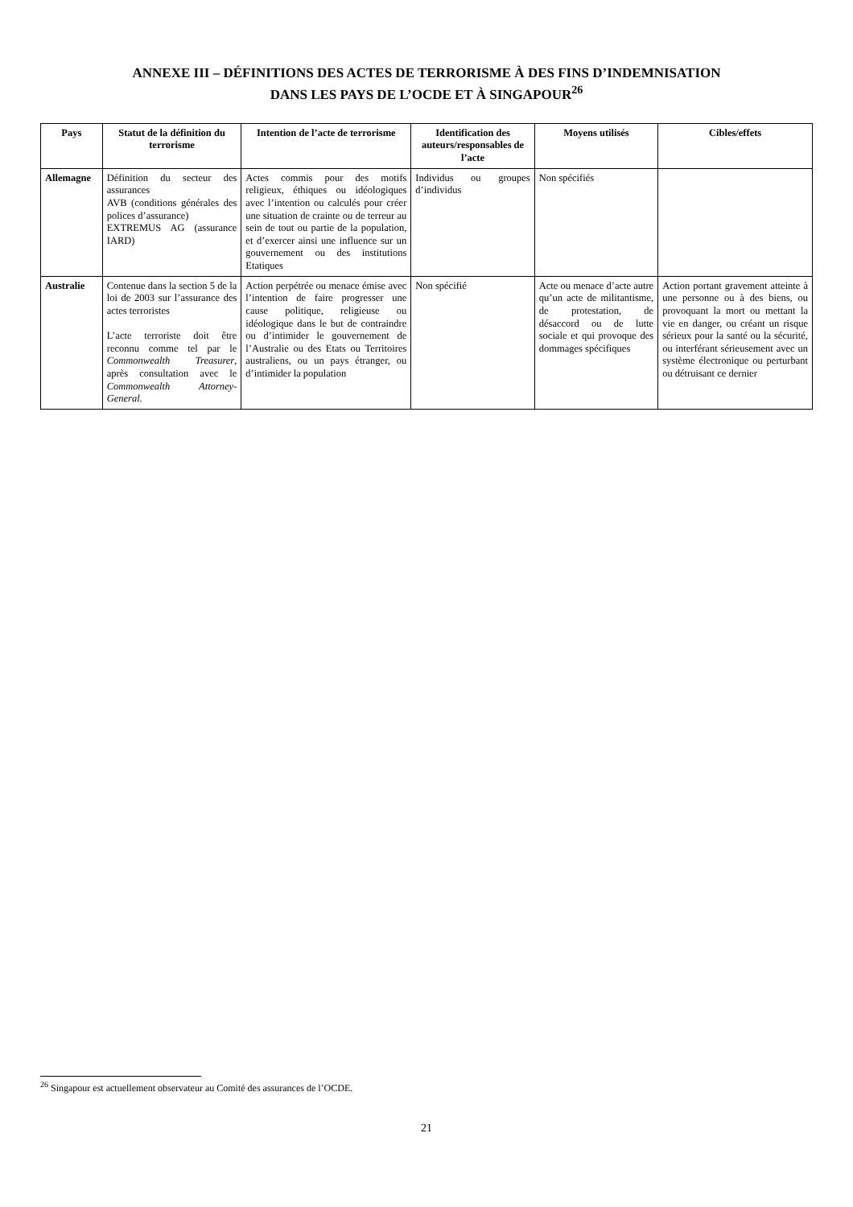ANNEXE III – DÉFINITIONS DES ACTES DE TERRORISME À DES FINS D’INDEMNISATION
DANS LES PAYS DE L’OCDE ET À SINGAPOUR<sup>26</sup>
| Pays | Statut de la définition du terrorisme | Intention de l’acte de terrorisme | Identification des auteurs/responsables de l’acte | Moyens utilisés | Cibles/effets |
| --- | --- | --- | --- | --- | --- |
| Allemagne | Définition du secteur des assurances AVB (conditions générales des polices d’assurance) EXTREMUS AG (assurance IARD) | Actes commis pour des motifs religieux, éthiques ou idéologiques avec l’intention ou calculés pour créer une situation de crainte ou de terreur au sein de tout ou partie de la population, et d’exercer ainsi une influence sur un gouvernement ou des institutions Etatiques | Individus ou groupes d’individus | Non spécifiés | |
| Australie | Contenue dans la section 5 de la loi de 2003 sur l’assurance des actes terroristes L’acte terroriste doit être reconnu comme tel par le Commonwealth Treasurer , après consultation avec le Commonwealth Attorney-General. | Action perpétrée ou menace émise avec l’intention de faire progresser une cause politique, religieuse ou idéologique dans le but de contraindre ou d’intimider le gouvernement de l’Australie ou des Etats ou Territoires australiens, ou un pays étranger, ou d’intimider la population | Non spécifié | Acte ou menace d’acte autre qu’un acte de militantisme, de protestation, de désaccord ou de lutte sociale et qui provoque des dommages spécifiques | Action portant gravement atteinte à une personne ou à des biens, ou provoquant la mort ou mettant la vie en danger, ou créant un risque sérieux pour la santé ou la sécurité, ou interférant sérieusement avec un système électronique ou perturbant ou détruisant ce dernier |
<sup>26</sup> Singapour est actuellement observateur au Comité des assurances de l’OCDE.
21